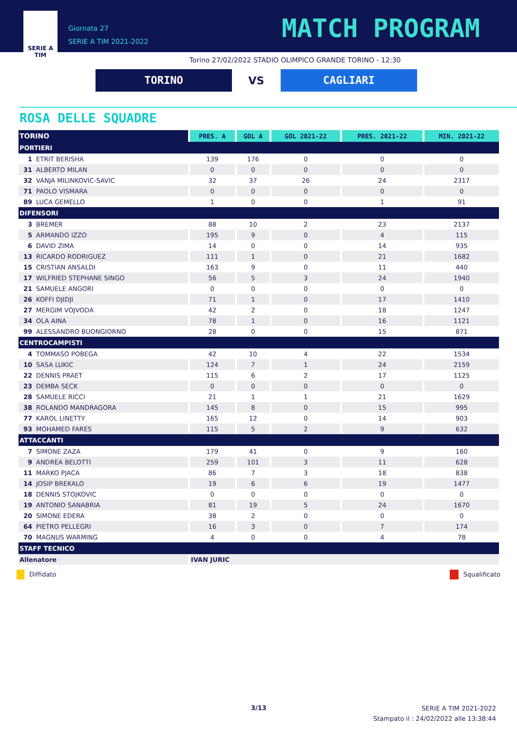SERIE A
TIM
Giornata 27
SERIE A TIM 2021-2022
MATCH PROGRAM
Torino 27/02/2022 STADIO OLIMPICO GRANDE TORINO - 12:30
TORINO
VS
CAGLIARI
ROSA DELLE SQUADRE
| TORINO | PRES. A | GOL A | GOL 2021-22 | PRES. 2021-22 | MIN. 2021-22 |
| --- | --- | --- | --- | --- | --- |
| PORTIERI | | | | | |
| 1 ETRIT BERISHA | 139 | 176 | 0 | 0 | 0 |
| 31 ALBERTO MILAN | 0 | 0 | 0 | 0 | 0 |
| 32 VANJA MILINKOVIC-SAVIC | 32 | 37 | 26 | 24 | 2317 |
| 71 PAOLO VISMARA | 0 | 0 | 0 | 0 | 0 |
| 89 LUCA GEMELLO | 1 | 0 | 0 | 1 | 91 |
| DIFENSORI | | | | | |
| 3 BREMER | 88 | 10 | 2 | 23 | 2137 |
| 5 ARMANDO IZZO | 195 | 9 | 0 | 4 | 115 |
| 6 DAVID ZIMA | 14 | 0 | 0 | 14 | 935 |
| 13 RICARDO RODRIGUEZ | 111 | 1 | 0 | 21 | 1682 |
| 15 CRISTIAN ANSALDI | 163 | 9 | 0 | 11 | 440 |
| 17 WILFRIED STEPHANE SINGO | 56 | 5 | 3 | 24 | 1940 |
| 21 SAMUELE ANGORI | 0 | 0 | 0 | 0 | 0 |
| 26 KOFFI DJIDJI | 71 | 1 | 0 | 17 | 1410 |
| 27 MERGIM VOJVODA | 42 | 2 | 0 | 18 | 1247 |
| 34 OLA AINA | 78 | 1 | 0 | 16 | 1121 |
| 99 ALESSANDRO BUONGIORNO | 28 | 0 | 0 | 15 | 871 |
| CENTROCAMPISTI | | | | | |
| 4 TOMMASO POBEGA | 42 | 10 | 4 | 22 | 1534 |
| 10 SASA LUKIC | 124 | 7 | 1 | 24 | 2159 |
| 22 DENNIS PRAET | 115 | 6 | 2 | 17 | 1125 |
| 23 DEMBA SECK | 0 | 0 | 0 | 0 | 0 |
| 28 SAMUELE RICCI | 21 | 1 | 1 | 21 | 1629 |
| 38 ROLANDO MANDRAGORA | 145 | 8 | 0 | 15 | 995 |
| 77 KAROL LINETTY | 165 | 12 | 0 | 14 | 903 |
| 93 MOHAMED FARES | 115 | 5 | 2 | 9 | 632 |
| ATTACCANTI | | | | | |
| 7 SIMONE ZAZA | 179 | 41 | 0 | 9 | 160 |
| 9 ANDREA BELOTTI | 259 | 101 | 3 | 11 | 628 |
| 11 MARKO PJACA | 86 | 7 | 3 | 18 | 838 |
| 14 JOSIP BREKALO | 19 | 6 | 6 | 19 | 1477 |
| 18 DENNIS STOJKOVIC | 0 | 0 | 0 | 0 | 0 |
| 19 ANTONIO SANABRIA | 81 | 19 | 5 | 24 | 1670 |
| 20 SIMONE EDERA | 38 | 2 | 0 | 0 | 0 |
| 64 PIETRO PELLEGRI | 16 | 3 | 0 | 7 | 174 |
| 70 MAGNUS WARMING | 4 | 0 | 0 | 4 | 78 |
| STAFF TECNICO | | | | | |
| Allenatore | IVAN JURIC | | | | |
Diffidato Squalificato
3/13
SERIE A TIM 2021-2022
Stampato il : 24/02/2022 alle 13:38:44